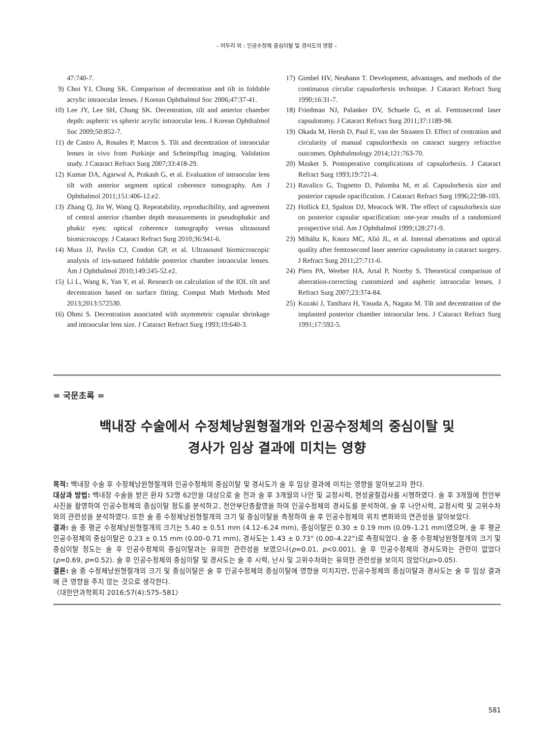– 어두리 외 : 인공수정체 중심이탈 및 경사도의 영향 –
47:740-7.
9) Choi YJ, Chung SK. Comparison of decentration and tilt in foldable acrylic intraocular lenses. J Korean Ophthalmol Soc 2006;47:37-41.
10) Lee JY, Lee SH, Chung SK. Decentration, tilt and anterior chamber depth: aspheric vs spheric acrylic intraocular lens. J Korean Ophthalmol Soc 2009;50:852-7.
11) de Castro A, Rosales P, Marcos S. Tilt and decentration of intraocular lenses in vivo from Purkinje and Scheimpflug imaging. Validation study. J Cataract Refract Surg 2007;33:418-29.
12) Kumar DA, Agarwal A, Prakash G, et al. Evaluation of intraocular lens tilt with anterior segment optical coherence tomography. Am J Ophthalmol 2011;151:406-12.e2.
13) Zhang Q, Jin W, Wang Q. Repeatability, reproducibility, and agreement of central anterior chamber depth measurements in pseudophakic and phakic eyes: optical coherence tomography versus ultrasound biomicroscopy. J Cataract Refract Surg 2010;36:941-6.
14) Mura JJ, Pavlin CJ, Condon GP, et al. Ultrasound biomicroscopic analysis of iris-sutured foldable posterior chamber intraocular lenses. Am J Ophthalmol 2010;149:245-52.e2.
15) Li L, Wang K, Yan Y, et al. Research on calculation of the IOL tilt and decentration based on surface fitting. Comput Math Methods Med 2013;2013:572530.
16) Ohmi S. Decentration associated with asymmetric capsular shrinkage and intraocular lens size. J Cataract Refract Surg 1993;19:640-3.
17) Gimbel HV, Neuhann T. Development, advantages, and methods of the continuous circular capsulorhexis technique. J Cataract Refract Surg 1990;16:31-7.
18) Friedman NJ, Palanker DV, Schuele G, et al. Femtosecond laser capsulotomy. J Cataract Refract Surg 2011;37:1189-98.
19) Okada M, Hersh D, Paul E, van der Straaten D. Effect of centration and circularity of manual capsulorrhexis on cataract surgery refractive outcomes. Ophthalmology 2014;121:763-70.
20) Masket S. Postoperative complications of capsulorhexis. J Cataract Refract Surg 1993;19:721-4.
21) Ravalico G, Tognetto D, Palomba M, et al. Capsulorhexis size and posterior capsule opacification. J Cataract Refract Surg 1996;22:98-103.
22) Hollick EJ, Spalton DJ, Meacock WR. The effect of capsulorhexis size on posterior capsular opacification: one-year results of a randomized prospective trial. Am J Ophthalmol 1999;128:271-9.
23) Miháltz K, Knorz MC, Alió JL, et al. Internal aberrations and optical quality after femtosecond laser anterior capsulotomy in cataract surgery. J Refract Surg 2011;27:711-6.
24) Piers PA, Weeber HA, Artal P, Norrby S. Theoretical comparison of aberration-correcting customized and aspheric intraocular lenses. J Refract Surg 2007;23:374-84.
25) Kozaki J, Tanihara H, Yasuda A, Nagata M. Tilt and decentration of the implanted posterior chamber intraocular lens. J Cataract Refract Surg 1991;17:592-5.
= 국문초록 =
백내장 수술에서 수정체낭원형절개와 인공수정체의 중심이탈 및
경사가 임상 결과에 미치는 영향
목적: 백내장 수술 후 수정체낭원형절개와 인공수정체의 중심이탈 및 경사도가 술 후 임상 결과에 미치는 영향을 알아보고자 한다.
대상과 방법: 백내장 수술을 받은 환자 52명 62안을 대상으로 술 전과 술 후 3개월의 나안 및 교정시력, 현성굴절검사를 시행하였다. 술 후 3개월에 전안부 사진을 촬영하여 인공수정체의 중심이탈 정도를 분석하고, 전안부단층촬영을 하여 인공수정체의 경사도를 분석하여, 술 후 나안시력, 교정시력 및 고위수차와의 관련성을 분석하였다. 또한 술 중 수정체낭원형절개의 크기 및 중심이탈을 측정하여 술 후 인공수정체의 위치 변화와의 연관성을 알아보았다.
결과: 술 중 평균 수정체낭원형절개의 크기는 5.40 ± 0.51 mm (4.12–6.24 mm), 중심이탈은 0.30 ± 0.19 mm (0.09–1.21 mm)였으며, 술 후 평균 인공수정체의 중심이탈은 0.23 ± 0.15 mm (0.00–0.71 mm), 경사도는 1.43 ± 0.73° (0.00–4.22°)로 측정되었다. 술 중 수정체낭원형절개의 크기 및 중심이탈 정도는 술 후 인공수정체의 중심이탈과는 유의한 관련성을 보였으나(p=0.01, p<0.001), 술 후 인공수정체의 경사도와는 관련이 없었다(p=0.69, p=0.52). 술 후 인공수정체의 중심이탈 및 경사도는 술 후 시력, 난시 및 고위수차와는 유의한 관련성을 보이지 않았다(p>0.05).
결론: 술 중 수정체낭원형절개의 크기 및 중심이탈은 술 후 인공수정체의 중심이탈에 영향을 미치지만, 인공수정체의 중심이탈과 경사도는 술 후 임상 결과에 큰 영향을 주지 않는 것으로 생각한다.
〈대한안과학회지 2016;57(4):575–581〉
581